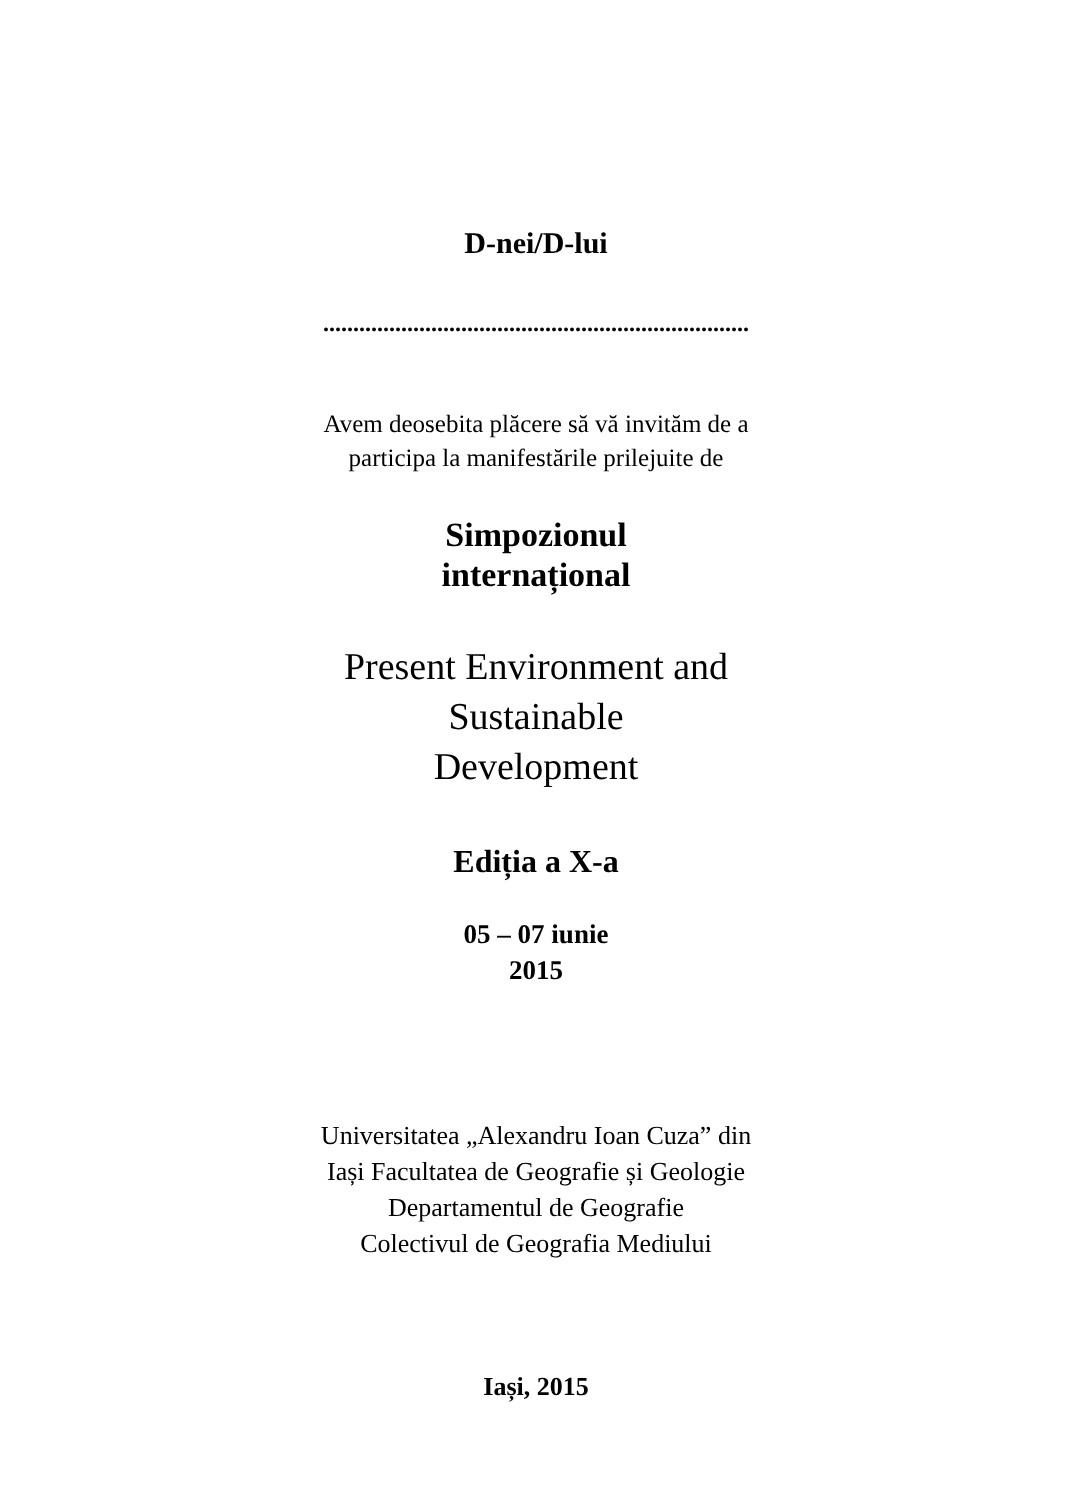D-nei/D-lui
.......................................................................
Avem deosebita plăcere să vă invităm de a
participa la manifestările prilejuite de
Simpozionul
internațional
Present Environment and
Sustainable
Development
Ediția a X-a
05 – 07 iunie
2015
Universitatea „Alexandru Ioan Cuza” din
Iași Facultatea de Geografie și Geologie
Departamentul de Geografie
Colectivul de Geografia Mediului
Iași, 2015